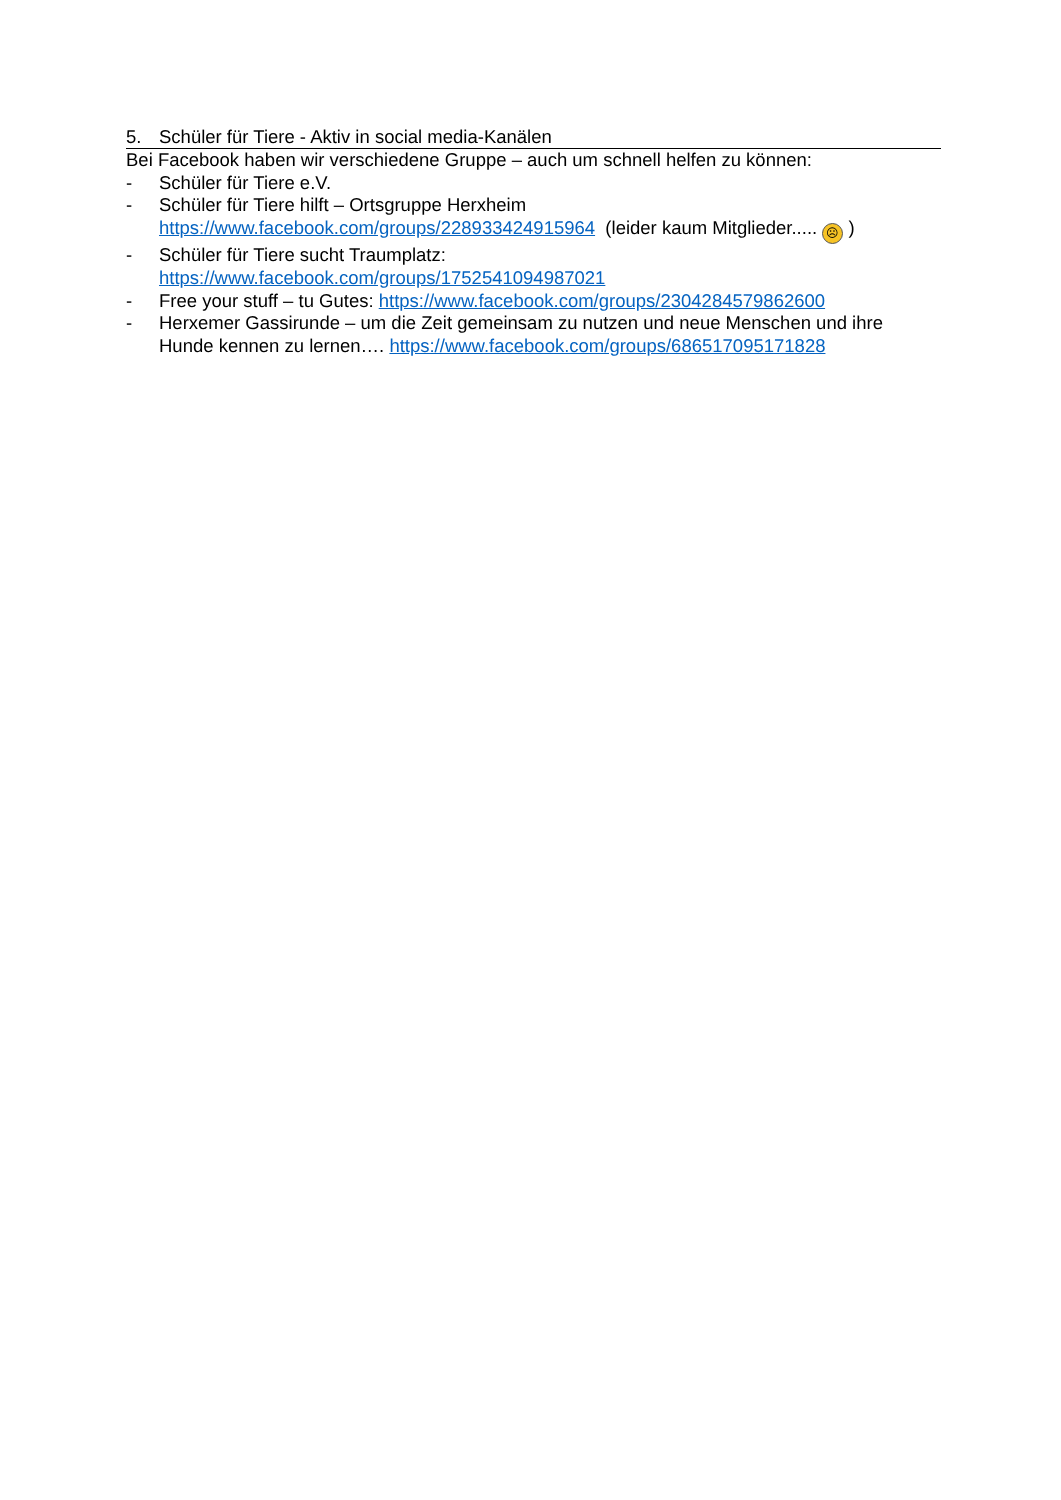5. Schüler für Tiere - Aktiv in social media-Kanälen
Bei Facebook haben wir verschiedene Gruppe – auch um schnell helfen zu können:
- Schüler für Tiere e.V.
- Schüler für Tiere hilft – Ortsgruppe Herxheim
https://www.facebook.com/groups/228933424915964 (leider kaum Mitglieder..... ☹ )
- Schüler für Tiere sucht Traumplatz:
https://www.facebook.com/groups/1752541094987021
- Free your stuff – tu Gutes: https://www.facebook.com/groups/2304284579862600
- Herxemer Gassirunde – um die Zeit gemeinsam zu nutzen und neue Menschen und ihre Hunde kennen zu lernen…. https://www.facebook.com/groups/686517095171828